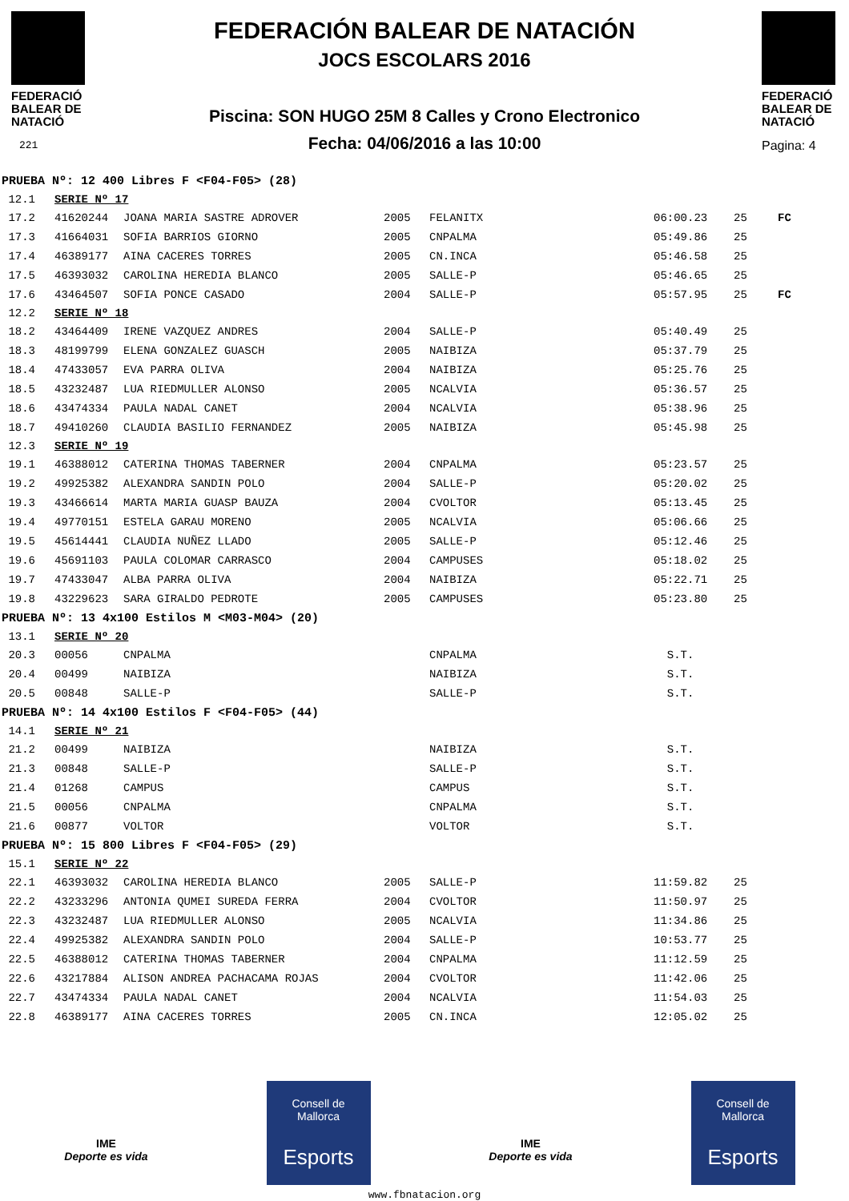FEDERACIÓ
BALEAR DE
NATACIÓ
221
FEDERACIÓN BALEAR DE NATACIÓN
JOCS ESCOLARS 2016
Piscina: SON HUGO 25M 8 Calles y Crono Electronico
Fecha: 04/06/2016 a las 10:00
FEDERACIÓ
BALEAR DE
NATACIÓ
Pagina: 4
| PRUEBA Nº: 12 400 Libres F <F04-F05> (28) | | | | | | | |
| 12.1 | SERIE Nº 17 | | | | | | |
| 17.2 | 41620244 | JOANA MARIA SASTRE ADROVER | 2005 | FELANITX | 06:00.23 | 25 | FC |
| 17.3 | 41664031 | SOFIA BARRIOS GIORNO | 2005 | CNPALMA | 05:49.86 | 25 | |
| 17.4 | 46389177 | AINA CACERES TORRES | 2005 | CN.INCA | 05:46.58 | 25 | |
| 17.5 | 46393032 | CAROLINA HEREDIA BLANCO | 2005 | SALLE-P | 05:46.65 | 25 | |
| 17.6 | 43464507 | SOFIA PONCE CASADO | 2004 | SALLE-P | 05:57.95 | 25 | FC |
| 12.2 | SERIE Nº 18 | | | | | | |
| 18.2 | 43464409 | IRENE VAZQUEZ ANDRES | 2004 | SALLE-P | 05:40.49 | 25 | |
| 18.3 | 48199799 | ELENA GONZALEZ GUASCH | 2005 | NAIBIZA | 05:37.79 | 25 | |
| 18.4 | 47433057 | EVA PARRA OLIVA | 2004 | NAIBIZA | 05:25.76 | 25 | |
| 18.5 | 43232487 | LUA RIEDMULLER ALONSO | 2005 | NCALVIA | 05:36.57 | 25 | |
| 18.6 | 43474334 | PAULA NADAL CANET | 2004 | NCALVIA | 05:38.96 | 25 | |
| 18.7 | 49410260 | CLAUDIA BASILIO FERNANDEZ | 2005 | NAIBIZA | 05:45.98 | 25 | |
| 12.3 | SERIE Nº 19 | | | | | | |
| 19.1 | 46388012 | CATERINA THOMAS TABERNER | 2004 | CNPALMA | 05:23.57 | 25 | |
| 19.2 | 49925382 | ALEXANDRA SANDIN POLO | 2004 | SALLE-P | 05:20.02 | 25 | |
| 19.3 | 43466614 | MARTA MARIA GUASP BAUZA | 2004 | CVOLTOR | 05:13.45 | 25 | |
| 19.4 | 49770151 | ESTELA GARAU MORENO | 2005 | NCALVIA | 05:06.66 | 25 | |
| 19.5 | 45614441 | CLAUDIA NUÑEZ LLADO | 2005 | SALLE-P | 05:12.46 | 25 | |
| 19.6 | 45691103 | PAULA COLOMAR CARRASCO | 2004 | CAMPUSES | 05:18.02 | 25 | |
| 19.7 | 47433047 | ALBA PARRA OLIVA | 2004 | NAIBIZA | 05:22.71 | 25 | |
| 19.8 | 43229623 | SARA GIRALDO PEDROTE | 2005 | CAMPUSES | 05:23.80 | 25 | |
| PRUEBA Nº: 13 4x100 Estilos M <M03-M04> (20) | | | | | | | |
| 13.1 | SERIE Nº 20 | | | | | | |
| 20.3 | 00056 | CNPALMA | | CNPALMA | S.T. | | |
| 20.4 | 00499 | NAIBIZA | | NAIBIZA | S.T. | | |
| 20.5 | 00848 | SALLE-P | | SALLE-P | S.T. | | |
| PRUEBA Nº: 14 4x100 Estilos F <F04-F05> (44) | | | | | | | |
| 14.1 | SERIE Nº 21 | | | | | | |
| 21.2 | 00499 | NAIBIZA | | NAIBIZA | S.T. | | |
| 21.3 | 00848 | SALLE-P | | SALLE-P | S.T. | | |
| 21.4 | 01268 | CAMPUS | | CAMPUS | S.T. | | |
| 21.5 | 00056 | CNPALMA | | CNPALMA | S.T. | | |
| 21.6 | 00877 | VOLTOR | | VOLTOR | S.T. | | |
| PRUEBA Nº: 15 800 Libres F <F04-F05> (29) | | | | | | | |
| 15.1 | SERIE Nº 22 | | | | | | |
| 22.1 | 46393032 | CAROLINA HEREDIA BLANCO | 2005 | SALLE-P | 11:59.82 | 25 | |
| 22.2 | 43233296 | ANTONIA QUMEI SUREDA FERRA | 2004 | CVOLTOR | 11:50.97 | 25 | |
| 22.3 | 43232487 | LUA RIEDMULLER ALONSO | 2005 | NCALVIA | 11:34.86 | 25 | |
| 22.4 | 49925382 | ALEXANDRA SANDIN POLO | 2004 | SALLE-P | 10:53.77 | 25 | |
| 22.5 | 46388012 | CATERINA THOMAS TABERNER | 2004 | CNPALMA | 11:12.59 | 25 | |
| 22.6 | 43217884 | ALISON ANDREA PACHACAMA ROJAS | 2004 | CVOLTOR | 11:42.06 | 25 | |
| 22.7 | 43474334 | PAULA NADAL CANET | 2004 | NCALVIA | 11:54.03 | 25 | |
| 22.8 | 46389177 | AINA CACERES TORRES | 2005 | CN.INCA | 12:05.02 | 25 | |
IME
Deporte es vida
Consell de
Mallorca
Esports
IME
Deporte es vida
Consell de
Mallorca
Esports
www.fbnatacion.org